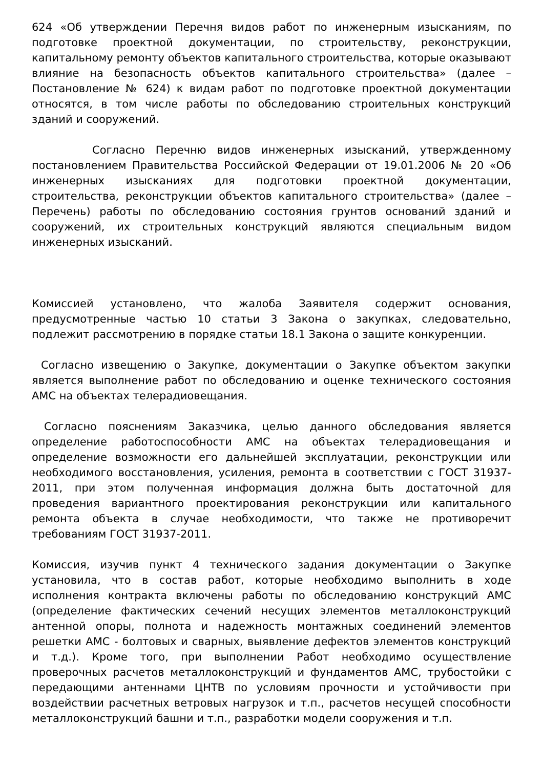624 «Об утверждении Перечня видов работ по инженерным изысканиям, по подготовке проектной документации, по строительству, реконструкции, капитальному ремонту объектов капитального строительства, которые оказывают влияние на безопасность объектов капитального строительства» (далее – Постановление № 624) к видам работ по подготовке проектной документации относятся, в том числе работы по обследованию строительных конструкций зданий и сооружений.
Согласно Перечню видов инженерных изысканий, утвержденному постановлением Правительства Российской Федерации от 19.01.2006 № 20 «Об инженерных изысканиях для подготовки проектной документации, строительства, реконструкции объектов капитального строительства» (далее – Перечень) работы по обследованию состояния грунтов оснований зданий и сооружений, их строительных конструкций являются специальным видом инженерных изысканий.
Комиссией установлено, что жалоба Заявителя содержит основания, предусмотренные частью 10 статьи 3 Закона о закупках, следовательно, подлежит рассмотрению в порядке статьи 18.1 Закона о защите конкуренции.
Согласно извещению о Закупке, документации о Закупке объектом закупки является выполнение работ по обследованию и оценке технического состояния АМС на объектах телерадиовещания.
Согласно пояснениям Заказчика, целью данного обследования является определение работоспособности АМС на объектах телерадиовещания и определение возможности его дальнейшей эксплуатации, реконструкции или необходимого восстановления, усиления, ремонта в соответствии с ГОСТ 31937-2011, при этом полученная информация должна быть достаточной для проведения вариантного проектирования реконструкции или капитального ремонта объекта в случае необходимости, что также не противоречит требованиям ГОСТ 31937-2011.
Комиссия, изучив пункт 4 технического задания документации о Закупке установила, что в состав работ, которые необходимо выполнить в ходе исполнения контракта включены работы по обследованию конструкций АМС (определение фактических сечений несущих элементов металлоконструкций антенной опоры, полнота и надежность монтажных соединений элементов решетки АМС - болтовых и сварных, выявление дефектов элементов конструкций и т.д.). Кроме того, при выполнении Работ необходимо осуществление проверочных расчетов металлоконструкций и фундаментов АМС, трубостойки с передающими антеннами ЦНТВ по условиям прочности и устойчивости при воздействии расчетных ветровых нагрузок и т.п., расчетов несущей способности металлоконструкций башни и т.п., разработки модели сооружения и т.п.